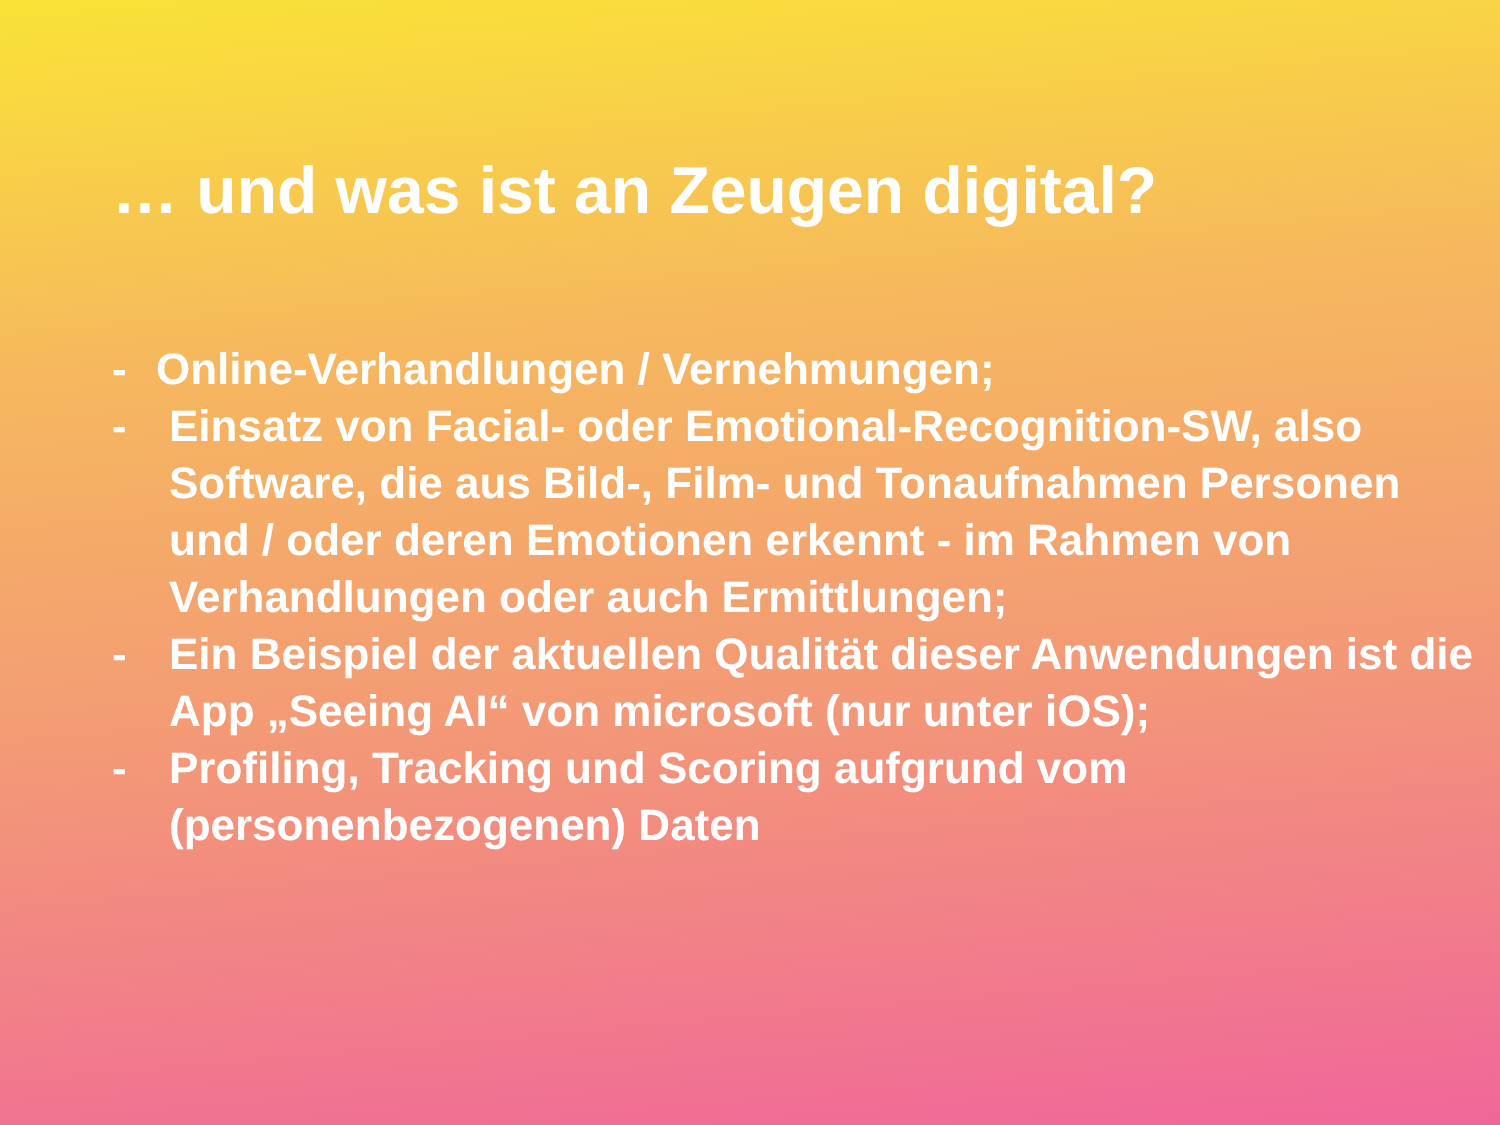… und was ist an Zeugen digital?
- Online-Verhandlungen / Vernehmungen;
- Einsatz von Facial- oder Emotional-Recognition-SW, also Software, die aus Bild-, Film- und Tonaufnahmen Personen und / oder deren Emotionen erkennt - im Rahmen von Verhandlungen oder auch Ermittlungen;
- Ein Beispiel der aktuellen Qualität dieser Anwendungen ist die App „Seeing AI“ von microsoft (nur unter iOS);
- Profiling, Tracking und Scoring aufgrund vom (personenbezogenen) Daten